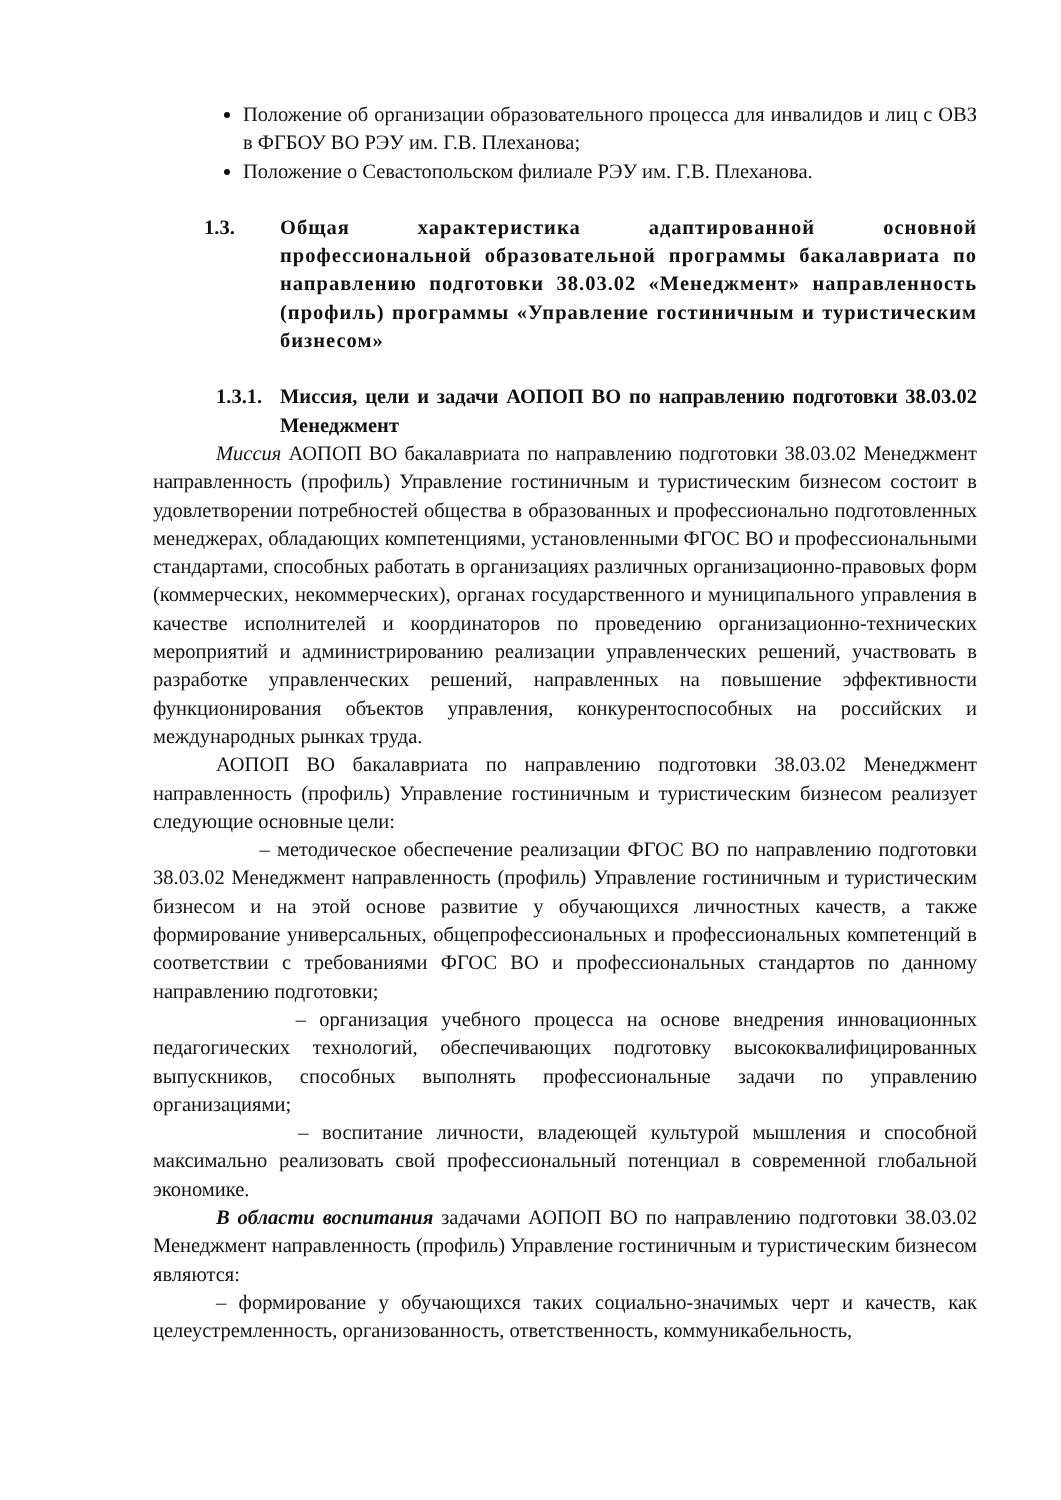Положение об организации образовательного процесса для инвалидов и лиц с ОВЗ в ФГБОУ ВО РЭУ им. Г.В. Плеханова;
Положение о Севастопольском филиале РЭУ им. Г.В. Плеханова.
1.3. Общая характеристика адаптированной основной профессиональной образовательной программы бакалавриата по направлению подготовки 38.03.02 «Менеджмент» направленность (профиль) программы «Управление гостиничным и туристическим бизнесом»
1.3.1. Миссия, цели и задачи АОПОП ВО по направлению подготовки 38.03.02 Менеджмент
Миссия АОПОП ВО бакалавриата по направлению подготовки 38.03.02 Менеджмент направленность (профиль) Управление гостиничным и туристическим бизнесом состоит в удовлетворении потребностей общества в образованных и профессионально подготовленных менеджерах, обладающих компетенциями, установленными ФГОС ВО и профессиональными стандартами, способных работать в организациях различных организационно-правовых форм (коммерческих, некоммерческих), органах государственного и муниципального управления в качестве исполнителей и координаторов по проведению организационно-технических мероприятий и администрированию реализации управленческих решений, участвовать в разработке управленческих решений, направленных на повышение эффективности функционирования объектов управления, конкурентоспособных на российских и международных рынках труда.
АОПОП ВО бакалавриата по направлению подготовки 38.03.02 Менеджмент направленность (профиль) Управление гостиничным и туристическим бизнесом реализует следующие основные цели:
– методическое обеспечение реализации ФГОС ВО по направлению подготовки 38.03.02 Менеджмент направленность (профиль) Управление гостиничным и туристическим бизнесом и на этой основе развитие у обучающихся личностных качеств, а также формирование универсальных, общепрофессиональных и профессиональных компетенций в соответствии с требованиями ФГОС ВО и профессиональных стандартов по данному направлению подготовки;
– организация учебного процесса на основе внедрения инновационных педагогических технологий, обеспечивающих подготовку высококвалифицированных выпускников, способных выполнять профессиональные задачи по управлению организациями;
– воспитание личности, владеющей культурой мышления и способной максимально реализовать свой профессиональный потенциал в современной глобальной экономике.
В области воспитания задачами АОПОП ВО по направлению подготовки 38.03.02 Менеджмент направленность (профиль) Управление гостиничным и туристическим бизнесом являются:
– формирование у обучающихся таких социально-значимых черт и качеств, как целеустремленность, организованность, ответственность, коммуникабельность,